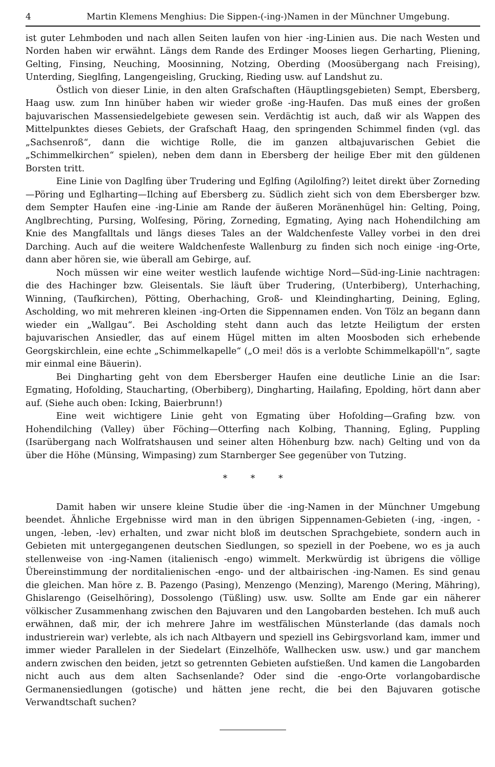4 Martin Klemens Menghius: Die Sippen-(-ing-)Namen in der Münchner Umgebung.
ist guter Lehmboden und nach allen Seiten laufen von hier -ing-Linien aus. Die nach Westen und Norden haben wir erwähnt. Längs dem Rande des Erdinger Mooses liegen Gerharting, Pliening, Gelting, Finsing, Neuching, Moosinning, Notzing, Oberding (Moosübergang nach Freising), Unterding, Sieglfing, Langengeisling, Grucking, Rieding usw. auf Landshut zu.
Östlich von dieser Linie, in den alten Grafschaften (Häuptlingsgebieten) Sempt, Ebersberg, Haag usw. zum Inn hinüber haben wir wieder große -ing-Haufen. Das muß eines der großen bajuvarischen Massensiedelgebiete gewesen sein. Verdächtig ist auch, daß wir als Wappen des Mittelpunktes dieses Gebiets, der Grafschaft Haag, den springenden Schimmel finden (vgl. das „Sachsenroß“, dann die wichtige Rolle, die im ganzen altbajuvarischen Gebiet die „Schimmelkirchen“ spielen), neben dem dann in Ebersberg der heilige Eber mit den güldenen Borsten tritt.
Eine Linie von Daglfing über Trudering und Eglfing (Agilolfing?) leitet direkt über Zorneding—Pöring und Eglharting—Ilching auf Ebersberg zu. Südlich zieht sich von dem Ebersberger bzw. dem Sempter Haufen eine -ing-Linie am Rande der äußeren Moränenhügel hin: Gelting, Poing, Anglbrechting, Pursing, Wolfesing, Pöring, Zorneding, Egmating, Aying nach Hohendilching am Knie des Mangfalltals und längs dieses Tales an der Waldchenfeste Valley vorbei in den drei Darching. Auch auf die weitere Waldchenfeste Wallenburg zu finden sich noch einige -ing-Orte, dann aber hören sie, wie überall am Gebirge, auf.
Noch müssen wir eine weiter westlich laufende wichtige Nord—Süd-ing-Linie nachtragen: die des Hachinger bzw. Gleisentals. Sie läuft über Trudering, (Unterbiberg), Unterhaching, Winning, (Taufkirchen), Pötting, Oberhaching, Groß- und Kleindingharting, Deining, Egling, Ascholding, wo mit mehreren kleinen -ing-Orten die Sippennamen enden. Von Tölz an begann dann wieder ein „Wallgau“. Bei Ascholding steht dann auch das letzte Heiligtum der ersten bajuvarischen Ansiedler, das auf einem Hügel mitten im alten Moosboden sich erhebende Georgskirchlein, eine echte „Schimmelkapelle“ („O mei! dös is a verlobte Schimmelkapöll'n“, sagte mir einmal eine Bäuerin).
Bei Dingharting geht von dem Ebersberger Haufen eine deutliche Linie an die Isar: Egmating, Hofolding, Staucharting, (Oberbiberg), Dingharting, Hailafing, Epolding, hört dann aber auf. (Siehe auch oben: Icking, Baierbrunn!)
Eine weit wichtigere Linie geht von Egmating über Hofolding—Grafing bzw. von Hohendilching (Valley) über Föching—Otterfing nach Kolbing, Thanning, Egling, Puppling (Isarübergang nach Wolfratshausen und seiner alten Höhenburg bzw. nach) Gelting und von da über die Höhe (Münsing, Wimpasing) zum Starnberger See gegenüber von Tutzing.
* * *
Damit haben wir unsere kleine Studie über die -ing-Namen in der Münchner Umgebung beendet. Ähnliche Ergebnisse wird man in den übrigen Sippennamen-Gebieten (-ing, -ingen, -ungen, -leben, -lev) erhalten, und zwar nicht bloß im deutschen Sprachgebiete, sondern auch in Gebieten mit untergegangenen deutschen Siedlungen, so speziell in der Poebene, wo es ja auch stellenweise von -ing-Namen (italienisch -engo) wimmelt. Merkwürdig ist übrigens die völlige Übereinstimmung der norditalienischen -engo- und der altbairischen -ing-Namen. Es sind genau die gleichen. Man höre z. B. Pazengo (Pasing), Menzengo (Menzing), Marengo (Mering, Mähring), Ghislarengo (Geiselhöring), Dossolengo (Tüßling) usw. usw. Sollte am Ende gar ein näherer völkischer Zusammenhang zwischen den Bajuvaren und den Langobarden bestehen. Ich muß auch erwähnen, daß mir, der ich mehrere Jahre im westfälischen Münsterlande (das damals noch industrierein war) verlebte, als ich nach Altbayern und speziell ins Gebirgsvorland kam, immer und immer wieder Parallelen in der Siedelart (Einzelhöfe, Wallhecken usw. usw.) und gar manchem andern zwischen den beiden, jetzt so getrennten Gebieten aufstießen. Und kamen die Langobarden nicht auch aus dem alten Sachsenlande? Oder sind die -engo-Orte vorlangobardische Germanensiedlungen (gotische) und hätten jene recht, die bei den Bajuvaren gotische Verwandtschaft suchen?